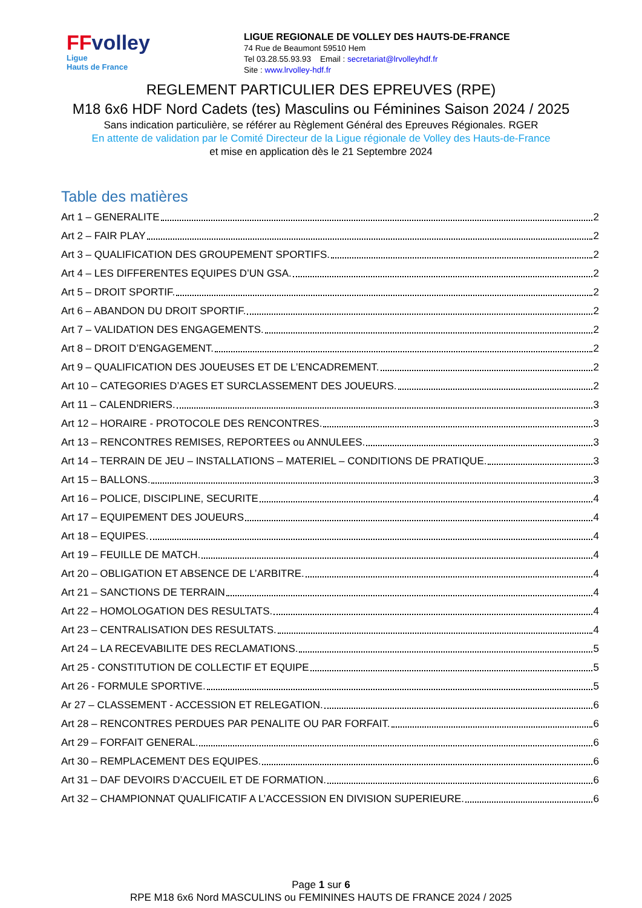FFvolley
Ligue
Hauts de France
LIGUE REGIONALE DE VOLLEY DES HAUTS-DE-FRANCE
74 Rue de Beaumont 59510 Hem
Tel 03.28.55.93.93 Email : secretariat@lrvolleyhdf.fr
Site : www.lrvolley-hdf.fr
REGLEMENT PARTICULIER DES EPREUVES (RPE)
M18 6x6 HDF Nord Cadets (tes) Masculins ou Féminines Saison 2024 / 2025
Sans indication particulière, se référer au Règlement Général des Epreuves Régionales. RGER
En attente de validation par le Comité Directeur de la Ligue régionale de Volley des Hauts-de-France
et mise en application dès le 21 Septembre 2024
Table des matières
Art 1 – GENERALITE 2
Art 2 – FAIR PLAY 2
Art 3 – QUALIFICATION DES GROUPEMENT SPORTIFS. 2
Art 4 – LES DIFFERENTES EQUIPES D’UN GSA. 2
Art 5 – DROIT SPORTIF. 2
Art 6 – ABANDON DU DROIT SPORTIF. 2
Art 7 – VALIDATION DES ENGAGEMENTS. 2
Art 8 – DROIT D’ENGAGEMENT. 2
Art 9 – QUALIFICATION DES JOUEUSES ET DE L’ENCADREMENT. 2
Art 10 – CATEGORIES D’AGES ET SURCLASSEMENT DES JOUEURS. 2
Art 11 – CALENDRIERS. 3
Art 12 – HORAIRE - PROTOCOLE DES RENCONTRES. 3
Art 13 – RENCONTRES REMISES, REPORTEES ou ANNULEES. 3
Art 14 – TERRAIN DE JEU – INSTALLATIONS – MATERIEL – CONDITIONS DE PRATIQUE. 3
Art 15 – BALLONS. 3
Art 16 – POLICE, DISCIPLINE, SECURITE 4
Art 17 – EQUIPEMENT DES JOUEURS 4
Art 18 – EQUIPES. 4
Art 19 – FEUILLE DE MATCH. 4
Art 20 – OBLIGATION ET ABSENCE DE L’ARBITRE. 4
Art 21 – SANCTIONS DE TERRAIN 4
Art 22 – HOMOLOGATION DES RESULTATS. 4
Art 23 – CENTRALISATION DES RESULTATS. 4
Art 24 – LA RECEVABILITE DES RECLAMATIONS. 5
Art 25 - CONSTITUTION DE COLLECTIF ET EQUIPE 5
Art 26 - FORMULE SPORTIVE. 5
Ar 27 – CLASSEMENT - ACCESSION ET RELEGATION. 6
Art 28 – RENCONTRES PERDUES PAR PENALITE OU PAR FORFAIT. 6
Art 29 – FORFAIT GENERAL. 6
Art 30 – REMPLACEMENT DES EQUIPES. 6
Art 31 – DAF DEVOIRS D’ACCUEIL ET DE FORMATION. 6
Art 32 – CHAMPIONNAT QUALIFICATIF A L’ACCESSION EN DIVISION SUPERIEURE. 6
Page 1 sur 6
RPE M18 6x6 Nord MASCULINS ou FEMININES HAUTS DE FRANCE 2024 / 2025